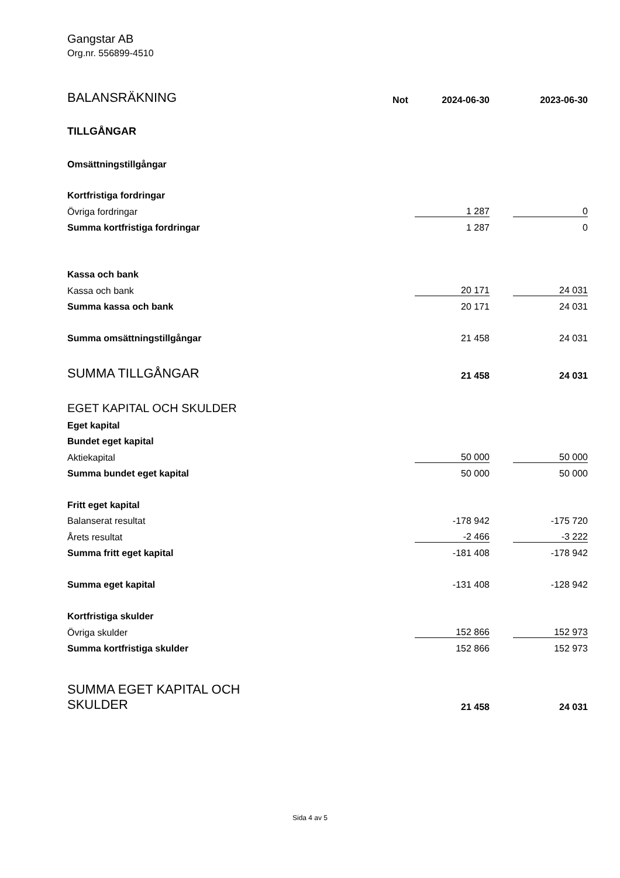Gangstar AB
Org.nr. 556899-4510
| BALANSRÄKNING | Not | 2024-06-30 | | 2023-06-30 |
| --- | --- | --- | --- | --- |
| TILLGÅNGAR | | | | |
| Omsättningstillgångar | | | | |
| Kortfristiga fordringar | | | | |
| Övriga fordringar | | 1 287 | | 0 |
| Summa kortfristiga fordringar | | 1 287 | | 0 |
| Kassa och bank | | | | |
| Kassa och bank | | 20 171 | | 24 031 |
| Summa kassa och bank | | 20 171 | | 24 031 |
| Summa omsättningstillgångar | | 21 458 | | 24 031 |
| SUMMA TILLGÅNGAR | | 21 458 | | 24 031 |
| EGET KAPITAL OCH SKULDER | | | | |
| Eget kapital | | | | |
| Bundet eget kapital | | | | |
| Aktiekapital | | 50 000 | | 50 000 |
| Summa bundet eget kapital | | 50 000 | | 50 000 |
| Fritt eget kapital | | | | |
| Balanserat resultat | | -178 942 | | -175 720 |
| Årets resultat | | -2 466 | | -3 222 |
| Summa fritt eget kapital | | -181 408 | | -178 942 |
| Summa eget kapital | | -131 408 | | -128 942 |
| Kortfristiga skulder | | | | |
| Övriga skulder | | 152 866 | | 152 973 |
| Summa kortfristiga skulder | | 152 866 | | 152 973 |
| SUMMA EGET KAPITAL OCH SKULDER | | 21 458 | | 24 031 |
Sida 4 av 5